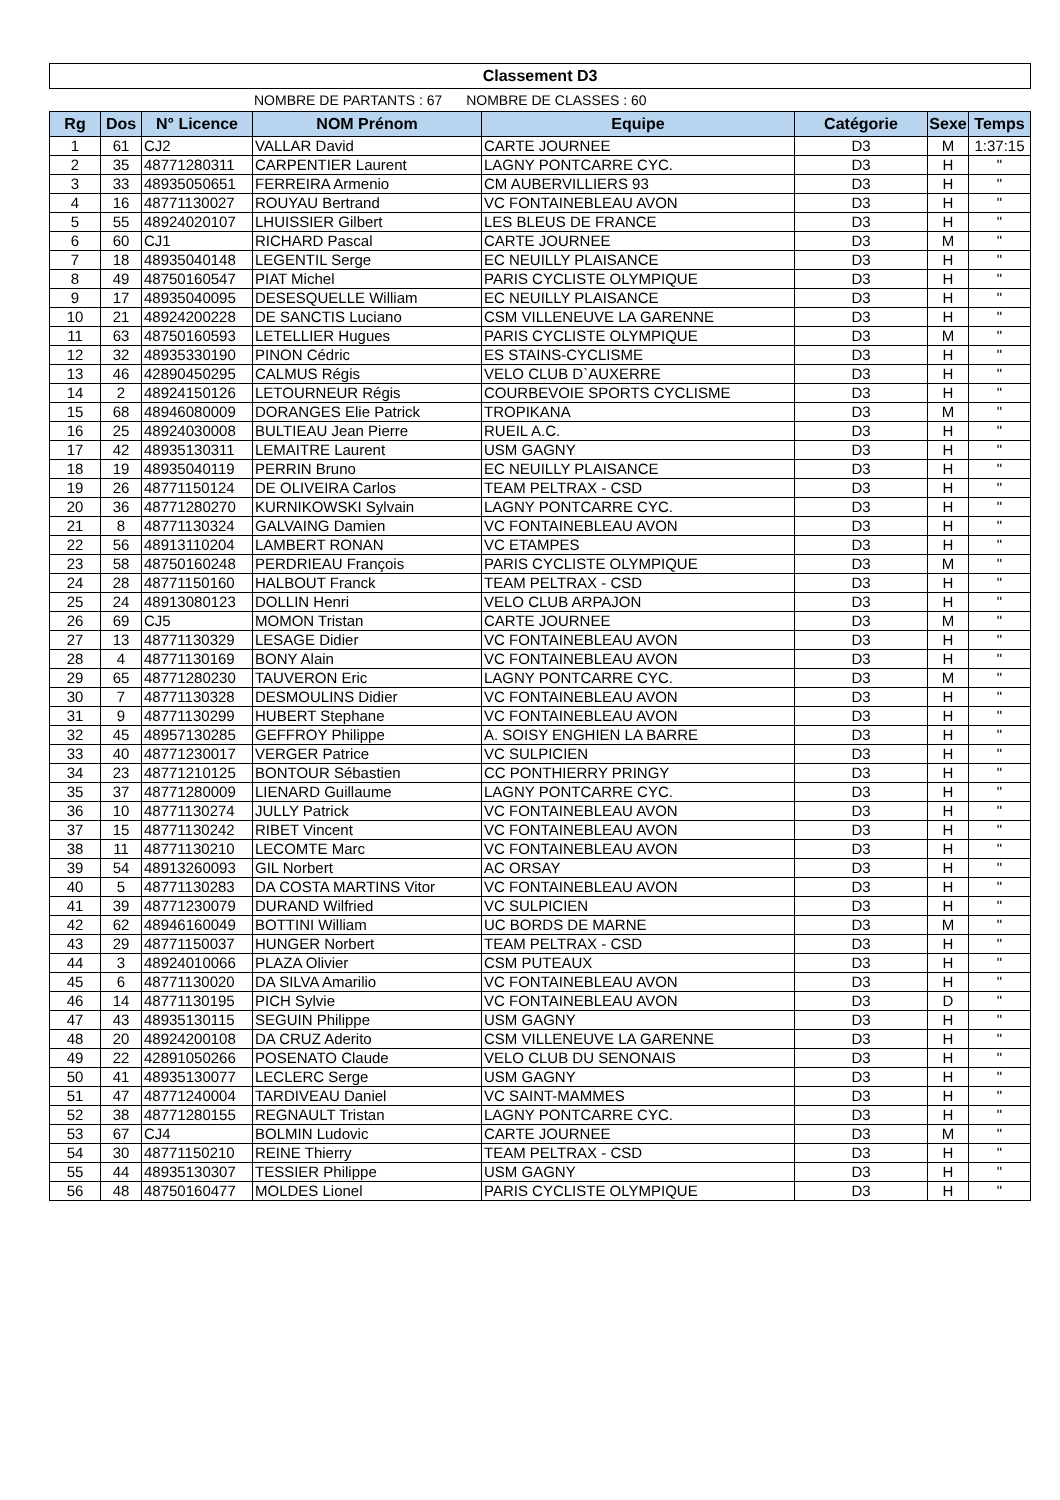Classement D3
NOMBRE DE PARTANTS : 67 NOMBRE DE CLASSES : 60
| Rg | Dos | N° Licence | NOM Prénom | Equipe | Catégorie | Sexe | Temps |
| --- | --- | --- | --- | --- | --- | --- | --- |
| 1 | 61 | CJ2 | VALLAR David | CARTE JOURNEE | D3 | M | 1:37:15 |
| 2 | 35 | 48771280311 | CARPENTIER Laurent | LAGNY PONTCARRE CYC. | D3 | H | " |
| 3 | 33 | 48935050651 | FERREIRA Armenio | CM AUBERVILLIERS 93 | D3 | H | " |
| 4 | 16 | 48771130027 | ROUYAU Bertrand | VC FONTAINEBLEAU AVON | D3 | H | " |
| 5 | 55 | 48924020107 | LHUISSIER Gilbert | LES BLEUS DE FRANCE | D3 | H | " |
| 6 | 60 | CJ1 | RICHARD Pascal | CARTE JOURNEE | D3 | M | " |
| 7 | 18 | 48935040148 | LEGENTIL Serge | EC NEUILLY PLAISANCE | D3 | H | " |
| 8 | 49 | 48750160547 | PIAT Michel | PARIS CYCLISTE OLYMPIQUE | D3 | H | " |
| 9 | 17 | 48935040095 | DESESQUELLE William | EC NEUILLY PLAISANCE | D3 | H | " |
| 10 | 21 | 48924200228 | DE SANCTIS Luciano | CSM VILLENEUVE LA GARENNE | D3 | H | " |
| 11 | 63 | 48750160593 | LETELLIER Hugues | PARIS CYCLISTE OLYMPIQUE | D3 | M | " |
| 12 | 32 | 48935330190 | PINON Cédric | ES STAINS-CYCLISME | D3 | H | " |
| 13 | 46 | 42890450295 | CALMUS Régis | VELO CLUB D`AUXERRE | D3 | H | " |
| 14 | 2 | 48924150126 | LETOURNEUR Régis | COURBEVOIE SPORTS CYCLISME | D3 | H | " |
| 15 | 68 | 48946080009 | DORANGES Elie Patrick | TROPIKANA | D3 | M | " |
| 16 | 25 | 48924030008 | BULTIEAU Jean Pierre | RUEIL A.C. | D3 | H | " |
| 17 | 42 | 48935130311 | LEMAITRE Laurent | USM GAGNY | D3 | H | " |
| 18 | 19 | 48935040119 | PERRIN Bruno | EC NEUILLY PLAISANCE | D3 | H | " |
| 19 | 26 | 48771150124 | DE OLIVEIRA Carlos | TEAM PELTRAX - CSD | D3 | H | " |
| 20 | 36 | 48771280270 | KURNIKOWSKI Sylvain | LAGNY PONTCARRE CYC. | D3 | H | " |
| 21 | 8 | 48771130324 | GALVAING Damien | VC FONTAINEBLEAU AVON | D3 | H | " |
| 22 | 56 | 48913110204 | LAMBERT RONAN | VC ETAMPES | D3 | H | " |
| 23 | 58 | 48750160248 | PERDRIEAU François | PARIS CYCLISTE OLYMPIQUE | D3 | M | " |
| 24 | 28 | 48771150160 | HALBOUT Franck | TEAM PELTRAX - CSD | D3 | H | " |
| 25 | 24 | 48913080123 | DOLLIN Henri | VELO CLUB ARPAJON | D3 | H | " |
| 26 | 69 | CJ5 | MOMON Tristan | CARTE JOURNEE | D3 | M | " |
| 27 | 13 | 48771130329 | LESAGE Didier | VC FONTAINEBLEAU AVON | D3 | H | " |
| 28 | 4 | 48771130169 | BONY Alain | VC FONTAINEBLEAU AVON | D3 | H | " |
| 29 | 65 | 48771280230 | TAUVERON Eric | LAGNY PONTCARRE CYC. | D3 | M | " |
| 30 | 7 | 48771130328 | DESMOULINS Didier | VC FONTAINEBLEAU AVON | D3 | H | " |
| 31 | 9 | 48771130299 | HUBERT Stephane | VC FONTAINEBLEAU AVON | D3 | H | " |
| 32 | 45 | 48957130285 | GEFFROY Philippe | A. SOISY ENGHIEN LA BARRE | D3 | H | " |
| 33 | 40 | 48771230017 | VERGER Patrice | VC SULPICIEN | D3 | H | " |
| 34 | 23 | 48771210125 | BONTOUR Sébastien | CC PONTHIERRY PRINGY | D3 | H | " |
| 35 | 37 | 48771280009 | LIENARD Guillaume | LAGNY PONTCARRE CYC. | D3 | H | " |
| 36 | 10 | 48771130274 | JULLY Patrick | VC FONTAINEBLEAU AVON | D3 | H | " |
| 37 | 15 | 48771130242 | RIBET Vincent | VC FONTAINEBLEAU AVON | D3 | H | " |
| 38 | 11 | 48771130210 | LECOMTE Marc | VC FONTAINEBLEAU AVON | D3 | H | " |
| 39 | 54 | 48913260093 | GIL Norbert | AC ORSAY | D3 | H | " |
| 40 | 5 | 48771130283 | DA COSTA MARTINS Vitor | VC FONTAINEBLEAU AVON | D3 | H | " |
| 41 | 39 | 48771230079 | DURAND Wilfried | VC SULPICIEN | D3 | H | " |
| 42 | 62 | 48946160049 | BOTTINI William | UC BORDS DE MARNE | D3 | M | " |
| 43 | 29 | 48771150037 | HUNGER Norbert | TEAM PELTRAX - CSD | D3 | H | " |
| 44 | 3 | 48924010066 | PLAZA Olivier | CSM PUTEAUX | D3 | H | " |
| 45 | 6 | 48771130020 | DA SILVA Amarilio | VC FONTAINEBLEAU AVON | D3 | H | " |
| 46 | 14 | 48771130195 | PICH Sylvie | VC FONTAINEBLEAU AVON | D3 | D | " |
| 47 | 43 | 48935130115 | SEGUIN Philippe | USM GAGNY | D3 | H | " |
| 48 | 20 | 48924200108 | DA CRUZ Aderito | CSM VILLENEUVE LA GARENNE | D3 | H | " |
| 49 | 22 | 42891050266 | POSENATO Claude | VELO CLUB DU SENONAIS | D3 | H | " |
| 50 | 41 | 48935130077 | LECLERC Serge | USM GAGNY | D3 | H | " |
| 51 | 47 | 48771240004 | TARDIVEAU Daniel | VC SAINT-MAMMES | D3 | H | " |
| 52 | 38 | 48771280155 | REGNAULT Tristan | LAGNY PONTCARRE CYC. | D3 | H | " |
| 53 | 67 | CJ4 | BOLMIN Ludovic | CARTE JOURNEE | D3 | M | " |
| 54 | 30 | 48771150210 | REINE Thierry | TEAM PELTRAX - CSD | D3 | H | " |
| 55 | 44 | 48935130307 | TESSIER Philippe | USM GAGNY | D3 | H | " |
| 56 | 48 | 48750160477 | MOLDES Lionel | PARIS CYCLISTE OLYMPIQUE | D3 | H | " |